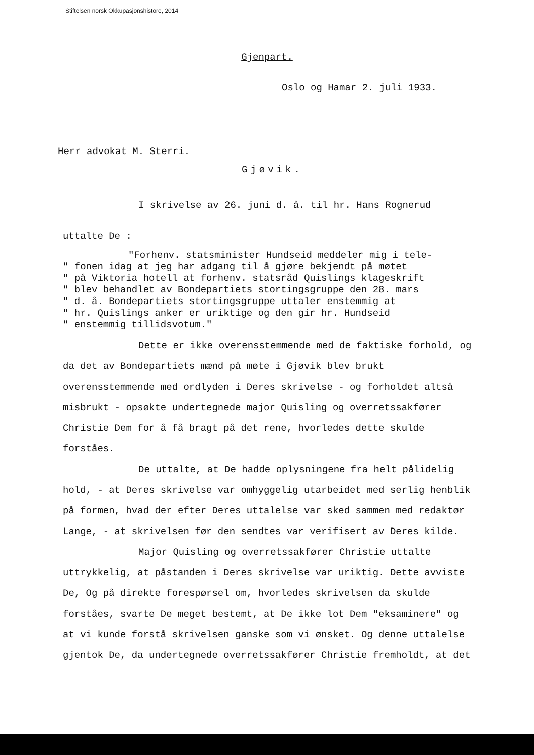Stiftelsen norsk Okkupasjonshistore, 2014
Gjenpart.
Oslo og Hamar 2. juli 1933.
Herr advokat M. Sterri.
Gjøvik.
I skrivelse av 26. juni d. å. til hr. Hans Rognerud
uttalte De :
"Forhenv. statsminister Hundseid meddeler mig i tele-
" fonen idag at jeg har adgang til å gjøre bekjendt på møtet
" på Viktoria hotell at forhenv. statsråd Quislings klageskrift
" blev behandlet av Bondepartiets stortingsgruppe den 28. mars
" d. å. Bondepartiets stortingsgruppe uttaler enstemmig at
" hr. Quislings anker er uriktige og den gir hr. Hundseid
" enstemmig tillidsvotum."
Dette er ikke overensstemmende med de faktiske forhold, og da det av Bondepartiets mænd på møte i Gjøvik blev brukt overensstemmende med ordlyden i Deres skrivelse - og forholdet altså misbrukt - opsøkte undertegnede major Quisling og overretssakfører Christie Dem for å få bragt på det rene, hvorledes dette skulde forståes.
De uttalte, at De hadde oplysningene fra helt pålidelig hold, - at Deres skrivelse var omhyggelig utarbeidet med serlig henblik på formen, hvad der efter Deres uttalelse var sked sammen med redaktør Lange, - at skrivelsen før den sendtes var verifisert av Deres kilde.
Major Quisling og overretssakfører Christie uttalte uttrykkelig, at påstanden i Deres skrivelse var uriktig. Dette avviste De, Og på direkte forespørsel om, hvorledes skrivelsen da skulde forståes, svarte De meget bestemt, at De ikke lot Dem "eksaminere" og at vi kunde forstå skrivelsen ganske som vi ønsket. Og denne uttalelse gjentok De, da undertegnede overretssakfører Christie fremholdt, at det